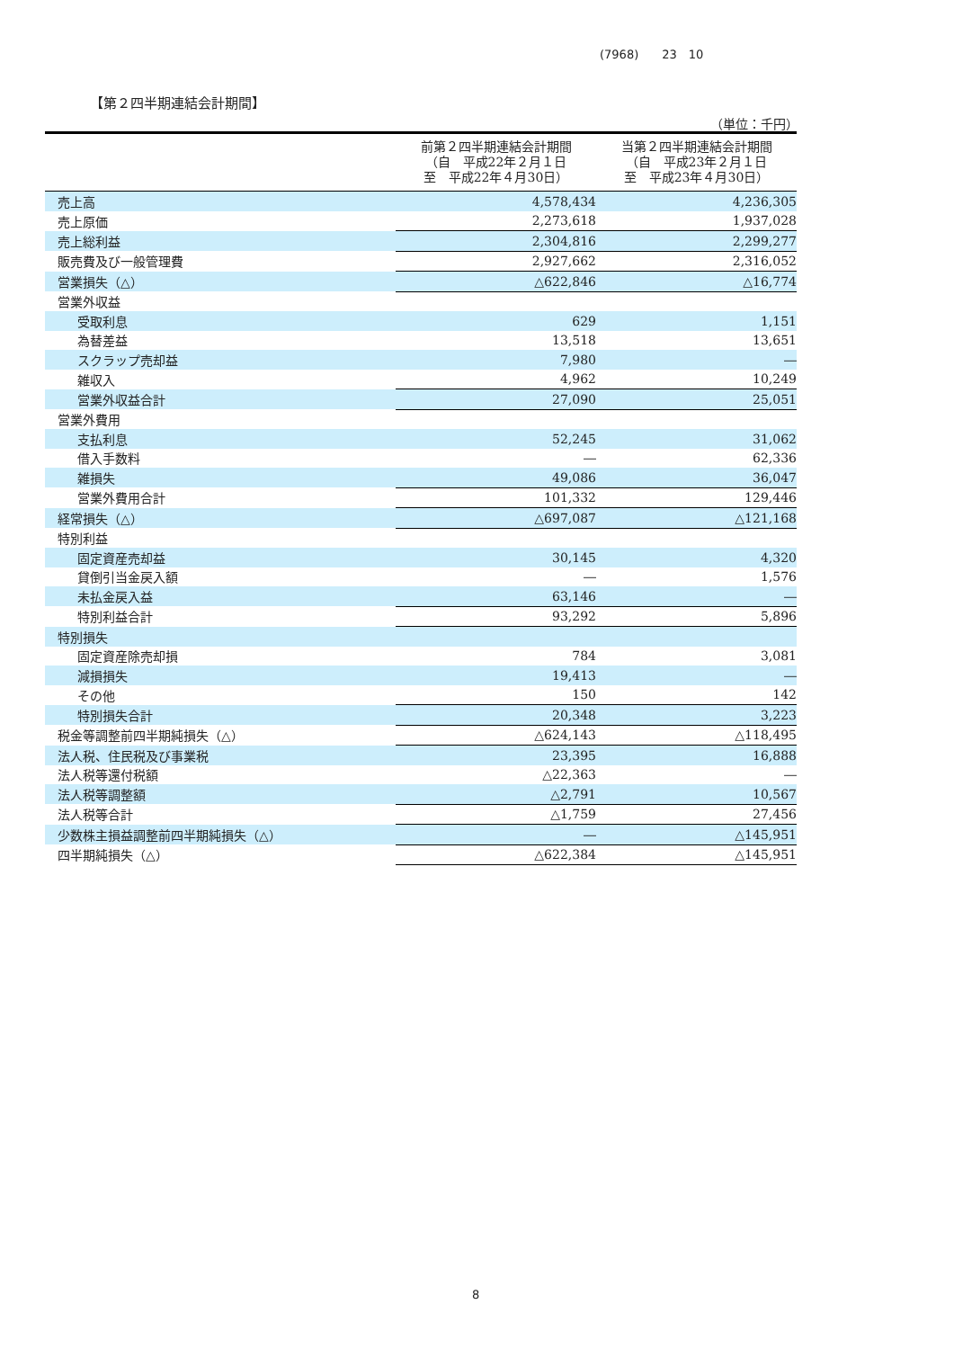(7968)　　23　10
【第２四半期連結会計期間】
（単位：千円）
| | 前第２四半期連結会計期間 （自 平成22年２月１日 至 平成22年４月30日） | 当第２四半期連結会計期間 （自 平成23年２月１日 至 平成23年４月30日） |
| --- | --- | --- |
| 売上高 | 4,578,434 | 4,236,305 |
| 売上原価 | 2,273,618 | 1,937,028 |
| 売上総利益 | 2,304,816 | 2,299,277 |
| 販売費及び一般管理費 | 2,927,662 | 2,316,052 |
| 営業損失（△） | △622,846 | △16,774 |
| 営業外収益 | | |
| 受取利息 | 629 | 1,151 |
| 為替差益 | 13,518 | 13,651 |
| スクラップ売却益 | 7,980 | ― |
| 雑収入 | 4,962 | 10,249 |
| 営業外収益合計 | 27,090 | 25,051 |
| 営業外費用 | | |
| 支払利息 | 52,245 | 31,062 |
| 借入手数料 | ― | 62,336 |
| 雑損失 | 49,086 | 36,047 |
| 営業外費用合計 | 101,332 | 129,446 |
| 経常損失（△） | △697,087 | △121,168 |
| 特別利益 | | |
| 固定資産売却益 | 30,145 | 4,320 |
| 貸倒引当金戻入額 | ― | 1,576 |
| 未払金戻入益 | 63,146 | ― |
| 特別利益合計 | 93,292 | 5,896 |
| 特別損失 | | |
| 固定資産除売却損 | 784 | 3,081 |
| 減損損失 | 19,413 | ― |
| その他 | 150 | 142 |
| 特別損失合計 | 20,348 | 3,223 |
| 税金等調整前四半期純損失（△） | △624,143 | △118,495 |
| 法人税、住民税及び事業税 | 23,395 | 16,888 |
| 法人税等還付税額 | △22,363 | ― |
| 法人税等調整額 | △2,791 | 10,567 |
| 法人税等合計 | △1,759 | 27,456 |
| 少数株主損益調整前四半期純損失（△） | ― | △145,951 |
| 四半期純損失（△） | △622,384 | △145,951 |
8